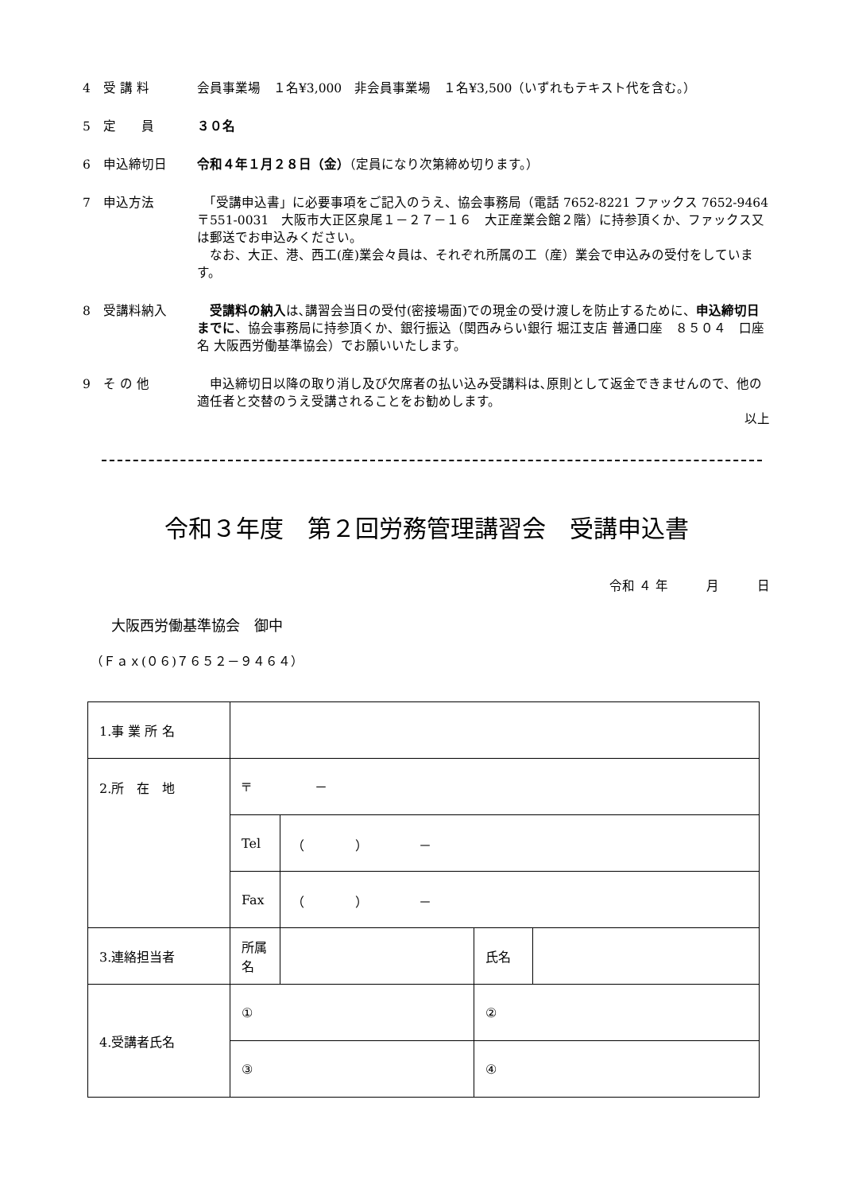4　受 講 料 会員事業場　１名¥3,000　非会員事業場　１名¥3,500（いずれもテキスト代を含む。）
5　定　　員 ３０名
6　申込締切日 令和４年１月２８日（金）（定員になり次第締め切ります。）
7　申込方法 　「受講申込書」に必要事項をご記入のうえ、協会事務局（電話 7652-8221 ファックス 7652-9464　〒551-0031　大阪市大正区泉尾１－２７－１６　大正産業会館２階）に持参頂くか、ファックス又は郵送でお申込みください。
　なお、大正、港、西工(産)業会々員は、それぞれ所属の工（産）業会で申込みの受付をしています。
8　受講料納入 受講料の納入は､講習会当日の受付(密接場面)での現金の受け渡しを防止するために、申込締切日までに、協会事務局に持参頂くか、銀行振込（関西みらい銀行 堀江支店 普通口座　８５０４　口座名 大阪西労働基準協会）でお願いいたします。
9　そ の 他 　申込締切日以降の取り消し及び欠席者の払い込み受講料は､原則として返金できませんので、他の適任者と交替のうえ受講されることをお勧めします。
以上
令和３年度　第２回労務管理講習会　受講申込書
令和 ４ 年　　　月　　　日
大阪西労働基準協会　御中
（Ｆａｘ(０６)７６５２－９４６４）
| 1.事 業 所 名 | | | | |
| 2.所 在 地 | 〒 － | | | |
| | Tel | （ ） － | | |
| | Fax | （ ） － | | |
| 3.連絡担当者 | 所属名 | | 氏名 | |
| 4.受講者氏名 | ① | | ② | |
| | ③ | | ④ | |